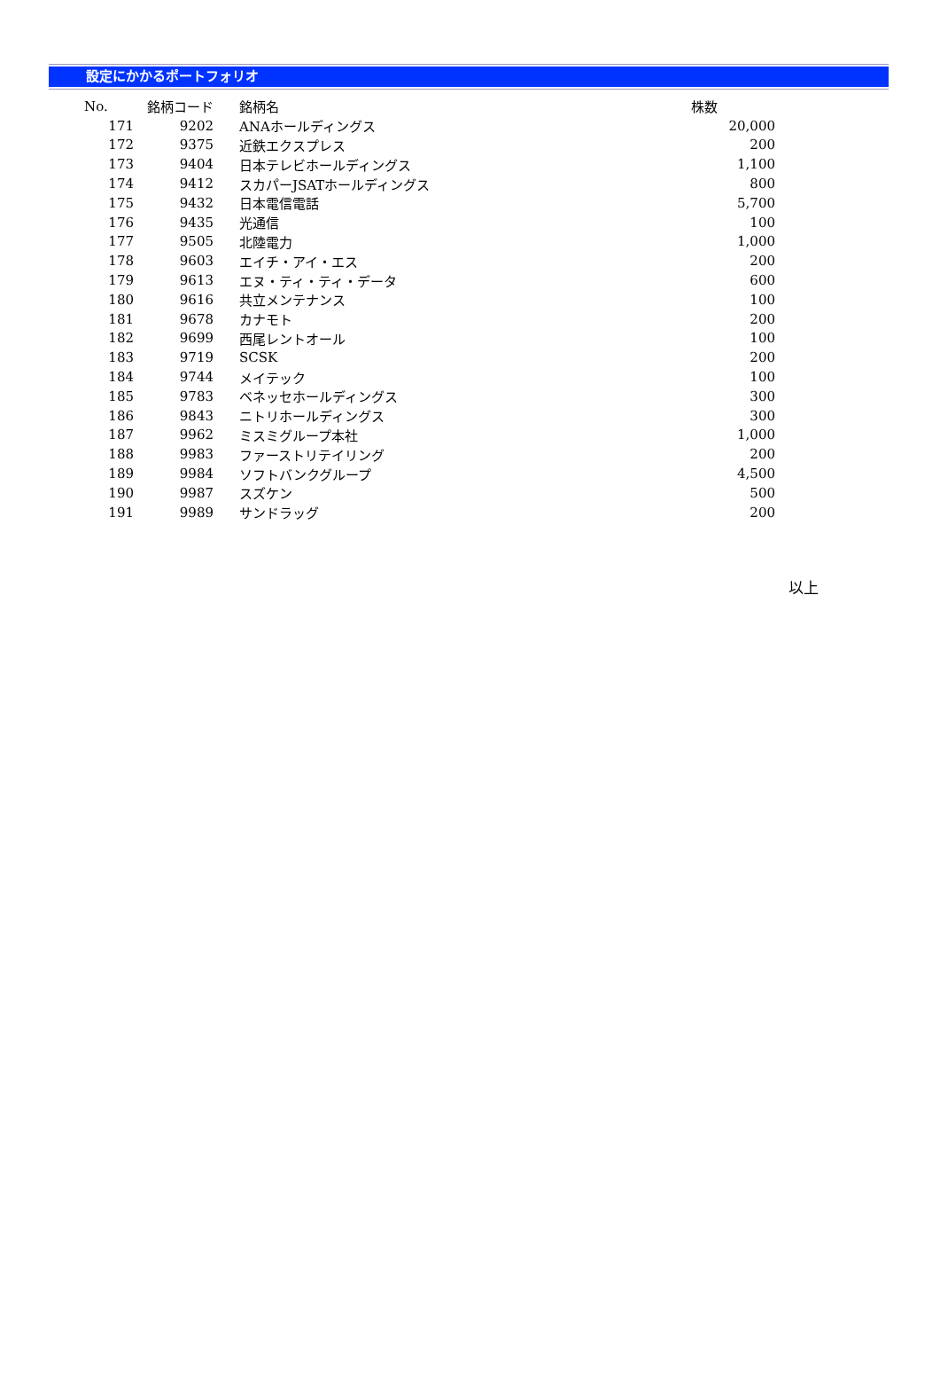設定にかかるポートフォリオ
| No. | 銘柄コード | 銘柄名 | 株数 |
| --- | --- | --- | --- |
| 171 | 9202 | ANAホールディングス | 20,000 |
| 172 | 9375 | 近鉄エクスプレス | 200 |
| 173 | 9404 | 日本テレビホールディングス | 1,100 |
| 174 | 9412 | スカパーJSATホールディングス | 800 |
| 175 | 9432 | 日本電信電話 | 5,700 |
| 176 | 9435 | 光通信 | 100 |
| 177 | 9505 | 北陸電力 | 1,000 |
| 178 | 9603 | エイチ・アイ・エス | 200 |
| 179 | 9613 | エヌ・ティ・ティ・データ | 600 |
| 180 | 9616 | 共立メンテナンス | 100 |
| 181 | 9678 | カナモト | 200 |
| 182 | 9699 | 西尾レントオール | 100 |
| 183 | 9719 | SCSK | 200 |
| 184 | 9744 | メイテック | 100 |
| 185 | 9783 | ベネッセホールディングス | 300 |
| 186 | 9843 | ニトリホールディングス | 300 |
| 187 | 9962 | ミスミグループ本社 | 1,000 |
| 188 | 9983 | ファーストリテイリング | 200 |
| 189 | 9984 | ソフトバンクグループ | 4,500 |
| 190 | 9987 | スズケン | 500 |
| 191 | 9989 | サンドラッグ | 200 |
以上